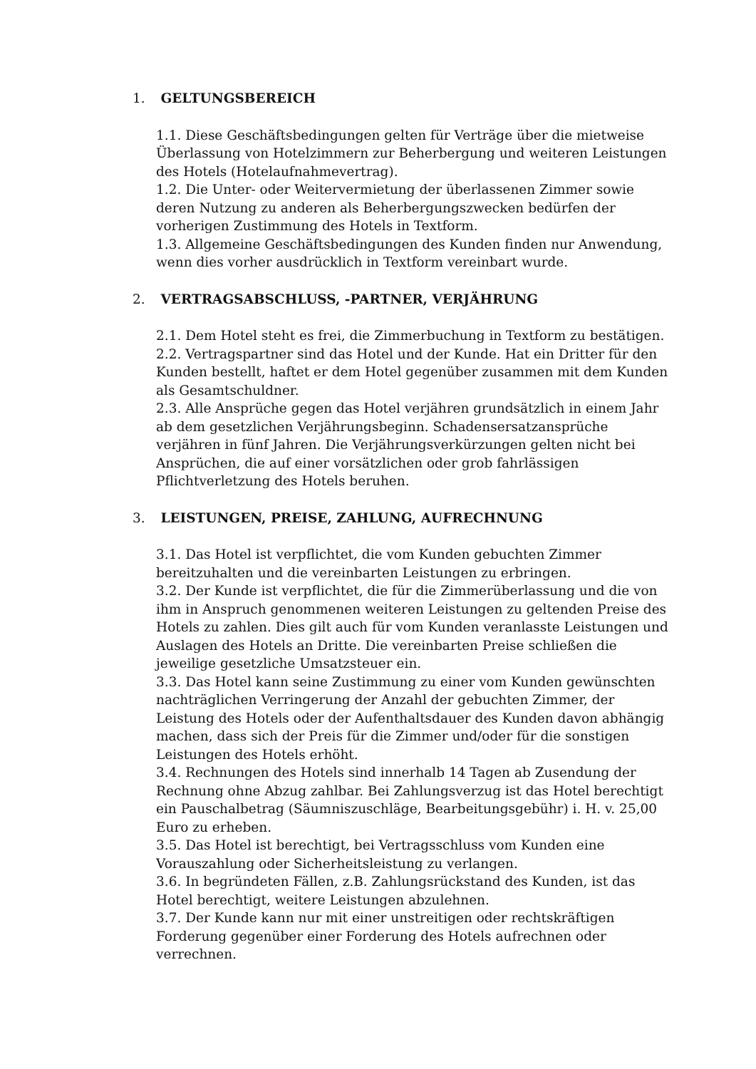1. GELTUNGSBEREICH
1.1. Diese Geschäftsbedingungen gelten für Verträge über die mietweise Überlassung von Hotelzimmern zur Beherbergung und weiteren Leistungen des Hotels (Hotelaufnahmevertrag).
1.2. Die Unter- oder Weitervermietung der überlassenen Zimmer sowie deren Nutzung zu anderen als Beherbergungszwecken bedürfen der vorherigen Zustimmung des Hotels in Textform.
1.3. Allgemeine Geschäftsbedingungen des Kunden finden nur Anwendung, wenn dies vorher ausdrücklich in Textform vereinbart wurde.
2. VERTRAGSABSCHLUSS, -PARTNER, VERJÄHRUNG
2.1. Dem Hotel steht es frei, die Zimmerbuchung in Textform zu bestätigen.
2.2. Vertragspartner sind das Hotel und der Kunde. Hat ein Dritter für den Kunden bestellt, haftet er dem Hotel gegenüber zusammen mit dem Kunden als Gesamtschuldner.
2.3. Alle Ansprüche gegen das Hotel verjähren grundsätzlich in einem Jahr ab dem gesetzlichen Verjährungsbeginn. Schadensersatzansprüche verjähren in fünf Jahren. Die Verjährungsverkürzungen gelten nicht bei Ansprüchen, die auf einer vorsätzlichen oder grob fahrlässigen Pflichtverletzung des Hotels beruhen.
3. LEISTUNGEN, PREISE, ZAHLUNG, AUFRECHNUNG
3.1. Das Hotel ist verpflichtet, die vom Kunden gebuchten Zimmer bereitzuhalten und die vereinbarten Leistungen zu erbringen.
3.2. Der Kunde ist verpflichtet, die für die Zimmerüberlassung und die von ihm in Anspruch genommenen weiteren Leistungen zu geltenden Preise des Hotels zu zahlen. Dies gilt auch für vom Kunden veranlasste Leistungen und Auslagen des Hotels an Dritte. Die vereinbarten Preise schließen die jeweilige gesetzliche Umsatzsteuer ein.
3.3. Das Hotel kann seine Zustimmung zu einer vom Kunden gewünschten nachträglichen Verringerung der Anzahl der gebuchten Zimmer, der Leistung des Hotels oder der Aufenthaltsdauer des Kunden davon abhängig machen, dass sich der Preis für die Zimmer und/oder für die sonstigen Leistungen des Hotels erhöht.
3.4. Rechnungen des Hotels sind innerhalb 14 Tagen ab Zusendung der Rechnung ohne Abzug zahlbar. Bei Zahlungsverzug ist das Hotel berechtigt ein Pauschalbetrag (Säumniszuschläge, Bearbeitungsgebühr) i. H. v. 25,00 Euro zu erheben.
3.5. Das Hotel ist berechtigt, bei Vertragsschluss vom Kunden eine Vorauszahlung oder Sicherheitsleistung zu verlangen.
3.6. In begründeten Fällen, z.B. Zahlungsrückstand des Kunden, ist das Hotel berechtigt, weitere Leistungen abzulehnen.
3.7. Der Kunde kann nur mit einer unstreitigen oder rechtskräftigen Forderung gegenüber einer Forderung des Hotels aufrechnen oder verrechnen.